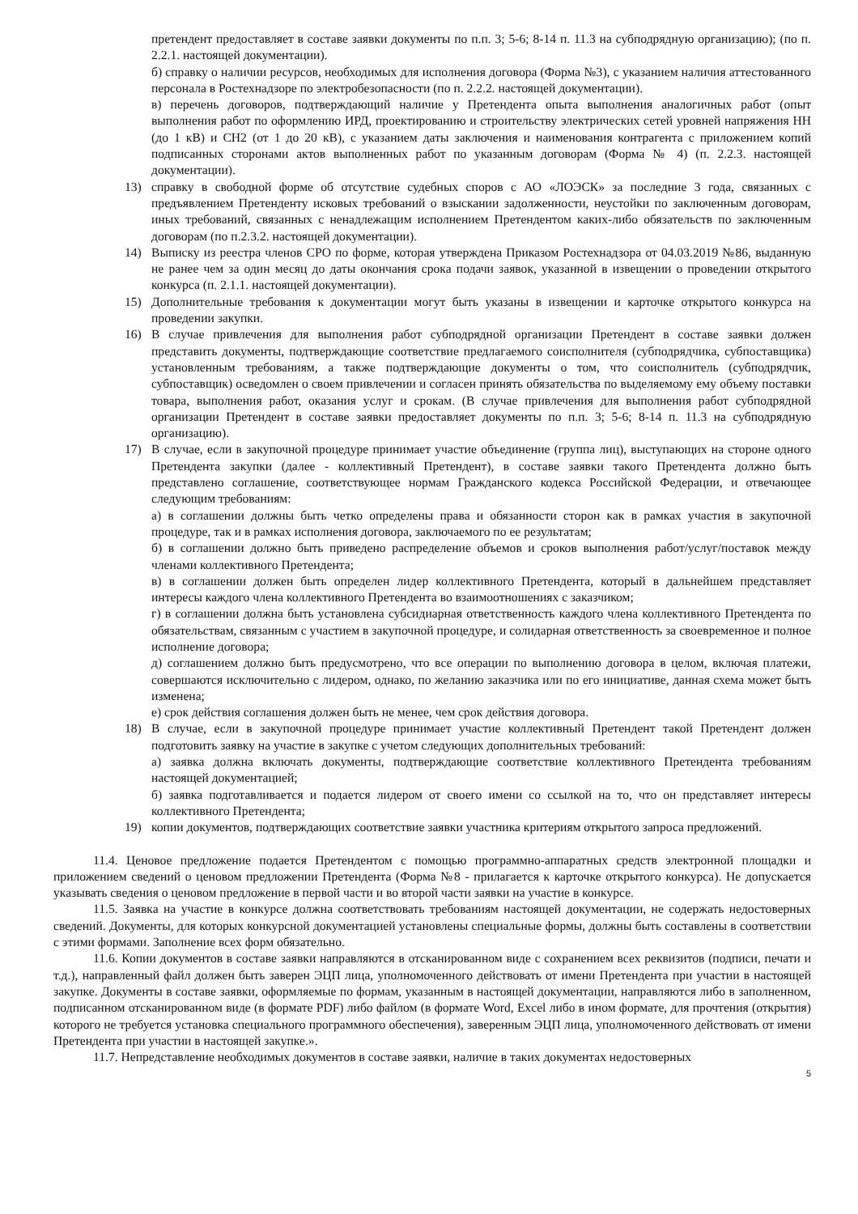претендент предоставляет в составе заявки документы по п.п. 3; 5-6; 8-14 п. 11.3 на субподрядную организацию); (по п. 2.2.1. настоящей документации).
б) справку о наличии ресурсов, необходимых для исполнения договора (Форма №3), с указанием наличия аттестованного персонала в Ростехнадзоре по электробезопасности (по п. 2.2.2. настоящей документации).
в) перечень договоров, подтверждающий наличие у Претендента опыта выполнения аналогичных работ (опыт выполнения работ по оформлению ИРД, проектированию и строительству электрических сетей уровней напряжения НН (до 1 кВ) и СН2 (от 1 до 20 кВ), с указанием даты заключения и наименования контрагента с приложением копий подписанных сторонами актов выполненных работ по указанным договорам (Форма № 4) (п. 2.2.3. настоящей документации).
13) справку в свободной форме об отсутствие судебных споров с АО «ЛОЭСК» за последние 3 года, связанных с предъявлением Претенденту исковых требований о взыскании задолженности, неустойки по заключенным договорам, иных требований, связанных с ненадлежащим исполнением Претендентом каких-либо обязательств по заключенным договорам (по п.2.3.2. настоящей документации).
14) Выписку из реестра членов СРО по форме, которая утверждена Приказом Ростехнадзора от 04.03.2019 №86, выданную не ранее чем за один месяц до даты окончания срока подачи заявок, указанной в извещении о проведении открытого конкурса (п. 2.1.1. настоящей документации).
15) Дополнительные требования к документации могут быть указаны в извещении и карточке открытого конкурса на проведении закупки.
16) В случае привлечения для выполнения работ субподрядной организации Претендент в составе заявки должен представить документы, подтверждающие соответствие предлагаемого соисполнителя (субподрядчика, субпоставщика) установленным требованиям, а также подтверждающие документы о том, что соисполнитель (субподрядчик, субпоставщик) осведомлен о своем привлечении и согласен принять обязательства по выделяемому ему объему поставки товара, выполнения работ, оказания услуг и срокам. (В случае привлечения для выполнения работ субподрядной организации Претендент в составе заявки предоставляет документы по п.п. 3; 5-6; 8-14 п. 11.3 на субподрядную организацию).
17) В случае, если в закупочной процедуре принимает участие объединение (группа лиц), выступающих на стороне одного Претендента закупки (далее - коллективный Претендент), в составе заявки такого Претендента должно быть представлено соглашение, соответствующее нормам Гражданского кодекса Российской Федерации, и отвечающее следующим требованиям:
а) в соглашении должны быть четко определены права и обязанности сторон как в рамках участия в закупочной процедуре, так и в рамках исполнения договора, заключаемого по ее результатам;
б) в соглашении должно быть приведено распределение объемов и сроков выполнения работ/услуг/поставок между членами коллективного Претендента;
в) в соглашении должен быть определен лидер коллективного Претендента, который в дальнейшем представляет интересы каждого члена коллективного Претендента во взаимоотношениях с заказчиком;
г) в соглашении должна быть установлена субсидиарная ответственность каждого члена коллективного Претендента по обязательствам, связанным с участием в закупочной процедуре, и солидарная ответственность за своевременное и полное исполнение договора;
д) соглашением должно быть предусмотрено, что все операции по выполнению договора в целом, включая платежи, совершаются исключительно с лидером, однако, по желанию заказчика или по его инициативе, данная схема может быть изменена;
е) срок действия соглашения должен быть не менее, чем срок действия договора.
18) В случае, если в закупочной процедуре принимает участие коллективный Претендент такой Претендент должен подготовить заявку на участие в закупке с учетом следующих дополнительных требований:
а) заявка должна включать документы, подтверждающие соответствие коллективного Претендента требованиям настоящей документацией;
б) заявка подготавливается и подается лидером от своего имени со ссылкой на то, что он представляет интересы коллективного Претендента;
19) копии документов, подтверждающих соответствие заявки участника критериям открытого запроса предложений.
11.4. Ценовое предложение подается Претендентом с помощью программно-аппаратных средств электронной площадки и приложением сведений о ценовом предложении Претендента (Форма №8 - прилагается к карточке открытого конкурса). Не допускается указывать сведения о ценовом предложение в первой части и во второй части заявки на участие в конкурсе.
11.5. Заявка на участие в конкурсе должна соответствовать требованиям настоящей документации, не содержать недостоверных сведений. Документы, для которых конкурсной документацией установлены специальные формы, должны быть составлены в соответствии с этими формами. Заполнение всех форм обязательно.
11.6. Копии документов в составе заявки направляются в отсканированном виде с сохранением всех реквизитов (подписи, печати и т.д.), направленный файл должен быть заверен ЭЦП лица, уполномоченного действовать от имени Претендента при участии в настоящей закупке. Документы в составе заявки, оформляемые по формам, указанным в настоящей документации, направляются либо в заполненном, подписанном отсканированном виде (в формате PDF) либо файлом (в формате Word, Excel либо в ином формате, для прочтения (открытия) которого не требуется установка специального программного обеспечения), заверенным ЭЦП лица, уполномоченного действовать от имени Претендента при участии в настоящей закупке.».
11.7. Непредставление необходимых документов в составе заявки, наличие в таких документах недостоверных
5